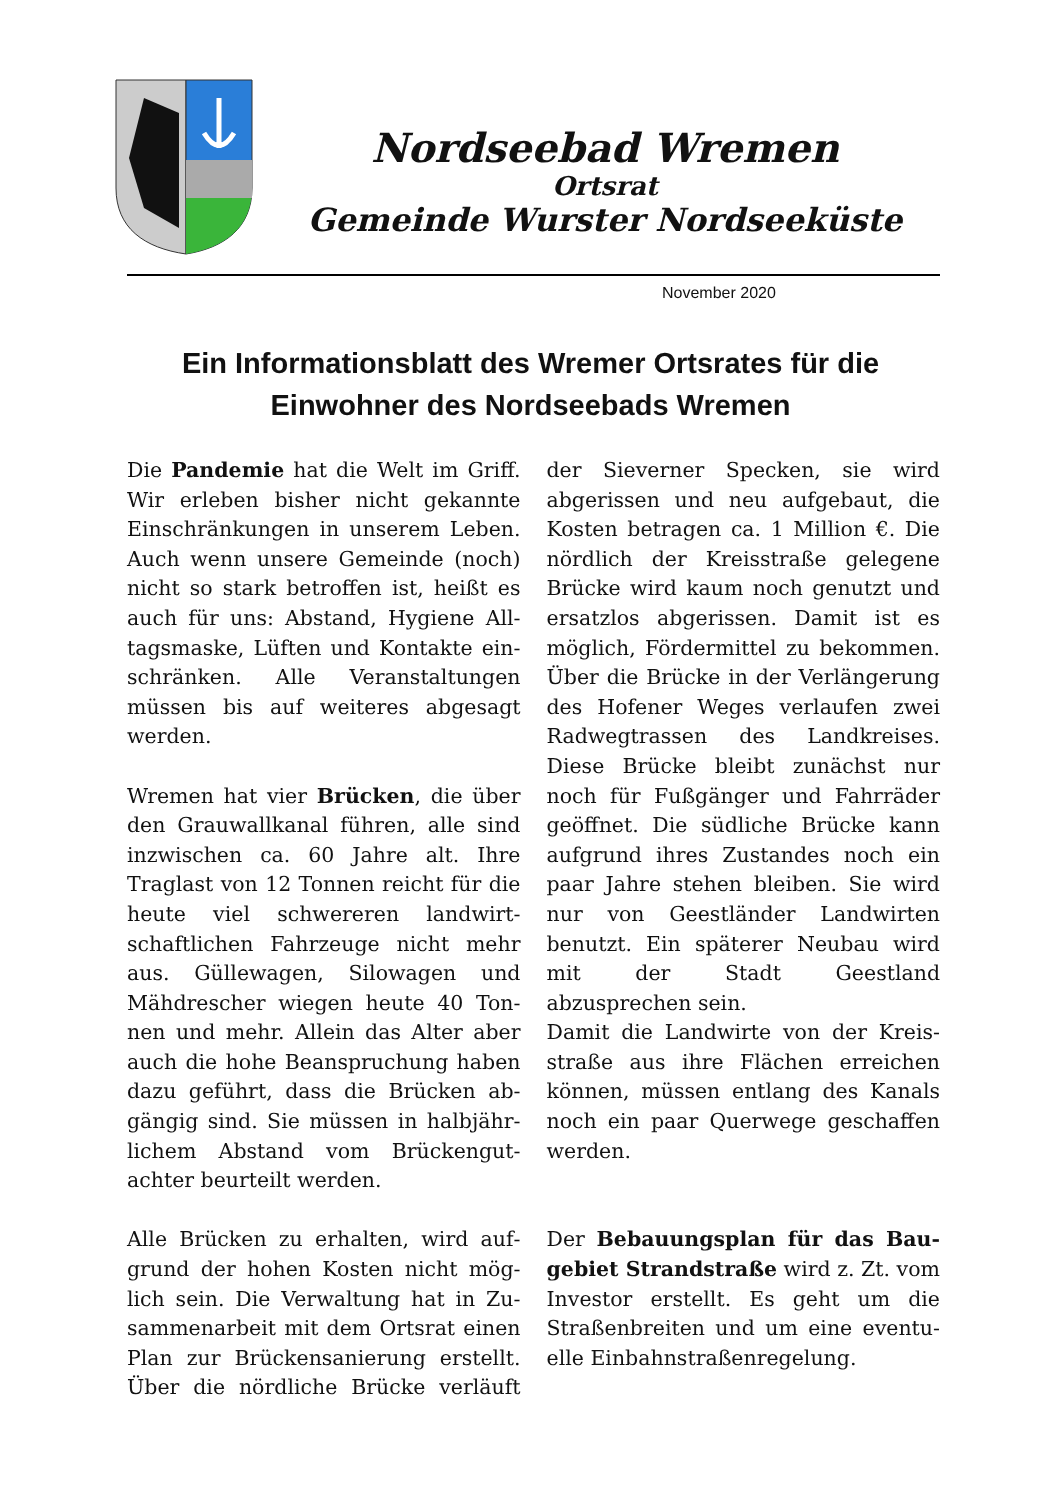Nordseebad Wremen
Ortsrat
Gemeinde Wurster Nordseeküste
November 2020
Ein Informationsblatt des Wremer Ortsrates für die Einwohner des Nordseebads Wremen
Die Pandemie hat die Welt im Griff. Wir erleben bisher nicht gekannte Einschränkungen in unserem Leben. Auch wenn unsere Gemeinde (noch) nicht so stark betroffen ist, heißt es auch für uns: Abstand, Hygiene All­tagsmaske, Lüften und Kontakte ein­schränken. Alle Veranstaltungen müssen bis auf weiteres abgesagt werden.
Wremen hat vier Brücken, die über den Grauwallkanal führen, alle sind inzwischen ca. 60 Jahre alt. Ihre Traglast von 12 Tonnen reicht für die heute viel schwereren landwirt­schaftlichen Fahrzeuge nicht mehr aus. Güllewagen, Silowagen und Mähdrescher wiegen heute 40 Ton­nen und mehr. Allein das Alter aber auch die hohe Beanspruchung haben dazu geführt, dass die Brücken ab­gängig sind. Sie müssen in halbjähr­lichem Abstand vom Brückengut­achter beurteilt werden.
Alle Brücken zu erhalten, wird auf­grund der hohen Kosten nicht mög­lich sein. Die Verwaltung hat in Zu­sammenarbeit mit dem Ortsrat ei­nen Plan zur Brückensanierung er­stellt. Über die nördliche Brücke verläuft der Sieverner Specken, sie wird abgerissen und neu aufgebaut, die Kosten betragen ca. 1 Million €. Die nördlich der Kreisstraße gelege­ne Brücke wird kaum noch genutzt und ersatzlos abgerissen. Damit ist es möglich, Fördermittel zu bekom­men. Über die Brücke in der Verlän­gerung des Hofener Weges verlau­fen zwei Radwegtrassen des Land­kreises. Diese Brücke bleibt zu­nächst nur noch für Fußgänger und Fahrräder geöffnet. Die südliche Brücke kann aufgrund ihres Zustan­des noch ein paar Jahre stehen blei­ben. Sie wird nur von Geestländer Landwirten benutzt. Ein späterer Neubau wird mit der Stadt Geest­land abzusprechen sein.
Damit die Landwirte von der Kreis­straße aus ihre Flächen erreichen können, müssen entlang des Kanals noch ein paar Querwege geschaffen werden.
Der Bebauungsplan für das Bau­gebiet Strandstraße wird z. Zt. vom Investor erstellt. Es geht um die Straßenbreiten und um eine eventu­elle Einbahnstraßenregelung.